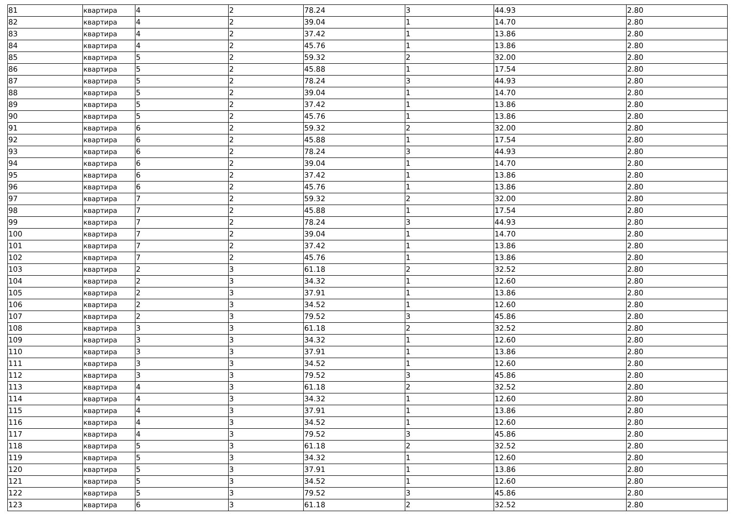| 81 | квартира | 4 | 2 | 78.24 | 3 | 44.93 | 2.80 |
| 82 | квартира | 4 | 2 | 39.04 | 1 | 14.70 | 2.80 |
| 83 | квартира | 4 | 2 | 37.42 | 1 | 13.86 | 2.80 |
| 84 | квартира | 4 | 2 | 45.76 | 1 | 13.86 | 2.80 |
| 85 | квартира | 5 | 2 | 59.32 | 2 | 32.00 | 2.80 |
| 86 | квартира | 5 | 2 | 45.88 | 1 | 17.54 | 2.80 |
| 87 | квартира | 5 | 2 | 78.24 | 3 | 44.93 | 2.80 |
| 88 | квартира | 5 | 2 | 39.04 | 1 | 14.70 | 2.80 |
| 89 | квартира | 5 | 2 | 37.42 | 1 | 13.86 | 2.80 |
| 90 | квартира | 5 | 2 | 45.76 | 1 | 13.86 | 2.80 |
| 91 | квартира | 6 | 2 | 59.32 | 2 | 32.00 | 2.80 |
| 92 | квартира | 6 | 2 | 45.88 | 1 | 17.54 | 2.80 |
| 93 | квартира | 6 | 2 | 78.24 | 3 | 44.93 | 2.80 |
| 94 | квартира | 6 | 2 | 39.04 | 1 | 14.70 | 2.80 |
| 95 | квартира | 6 | 2 | 37.42 | 1 | 13.86 | 2.80 |
| 96 | квартира | 6 | 2 | 45.76 | 1 | 13.86 | 2.80 |
| 97 | квартира | 7 | 2 | 59.32 | 2 | 32.00 | 2.80 |
| 98 | квартира | 7 | 2 | 45.88 | 1 | 17.54 | 2.80 |
| 99 | квартира | 7 | 2 | 78.24 | 3 | 44.93 | 2.80 |
| 100 | квартира | 7 | 2 | 39.04 | 1 | 14.70 | 2.80 |
| 101 | квартира | 7 | 2 | 37.42 | 1 | 13.86 | 2.80 |
| 102 | квартира | 7 | 2 | 45.76 | 1 | 13.86 | 2.80 |
| 103 | квартира | 2 | 3 | 61.18 | 2 | 32.52 | 2.80 |
| 104 | квартира | 2 | 3 | 34.32 | 1 | 12.60 | 2.80 |
| 105 | квартира | 2 | 3 | 37.91 | 1 | 13.86 | 2.80 |
| 106 | квартира | 2 | 3 | 34.52 | 1 | 12.60 | 2.80 |
| 107 | квартира | 2 | 3 | 79.52 | 3 | 45.86 | 2.80 |
| 108 | квартира | 3 | 3 | 61.18 | 2 | 32.52 | 2.80 |
| 109 | квартира | 3 | 3 | 34.32 | 1 | 12.60 | 2.80 |
| 110 | квартира | 3 | 3 | 37.91 | 1 | 13.86 | 2.80 |
| 111 | квартира | 3 | 3 | 34.52 | 1 | 12.60 | 2.80 |
| 112 | квартира | 3 | 3 | 79.52 | 3 | 45.86 | 2.80 |
| 113 | квартира | 4 | 3 | 61.18 | 2 | 32.52 | 2.80 |
| 114 | квартира | 4 | 3 | 34.32 | 1 | 12.60 | 2.80 |
| 115 | квартира | 4 | 3 | 37.91 | 1 | 13.86 | 2.80 |
| 116 | квартира | 4 | 3 | 34.52 | 1 | 12.60 | 2.80 |
| 117 | квартира | 4 | 3 | 79.52 | 3 | 45.86 | 2.80 |
| 118 | квартира | 5 | 3 | 61.18 | 2 | 32.52 | 2.80 |
| 119 | квартира | 5 | 3 | 34.32 | 1 | 12.60 | 2.80 |
| 120 | квартира | 5 | 3 | 37.91 | 1 | 13.86 | 2.80 |
| 121 | квартира | 5 | 3 | 34.52 | 1 | 12.60 | 2.80 |
| 122 | квартира | 5 | 3 | 79.52 | 3 | 45.86 | 2.80 |
| 123 | квартира | 6 | 3 | 61.18 | 2 | 32.52 | 2.80 |